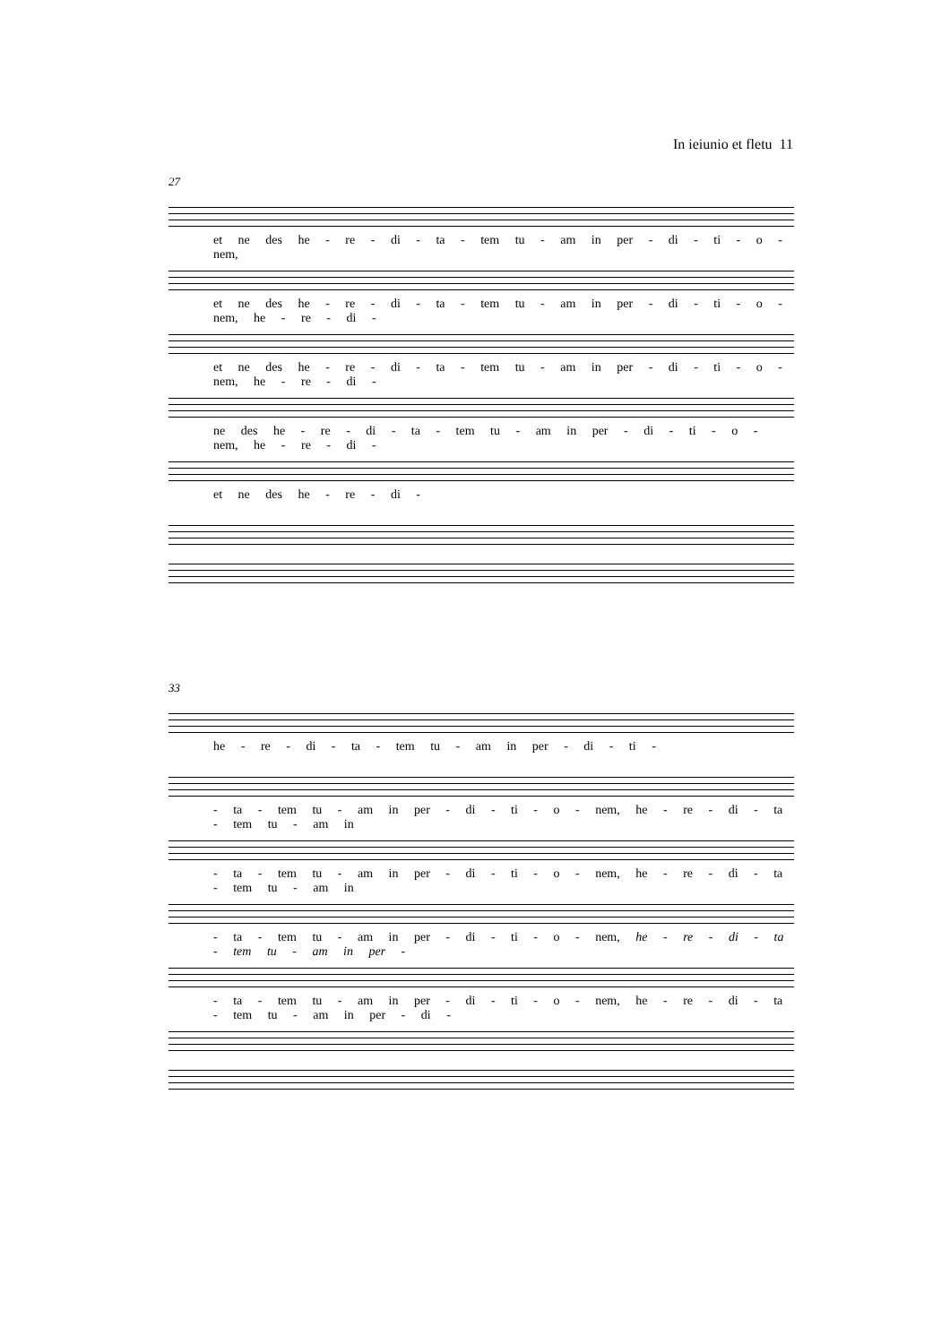In ieiunio et fletu 11
27
et ne des he - re - di - ta - tem tu - am in per - di - ti - o - nem,
et ne des he - re - di - ta - tem tu - am in per - di - ti - o - nem, he - re - di -
et ne des he - re - di - ta - tem tu - am in per - di - ti - o - nem, he - re - di -
ne des he - re - di - ta - tem tu - am in per - di - ti - o - nem, he - re - di -
et ne des he - re - di -
33
he - re - di - ta - tem tu - am in per - di - ti -
- ta - tem tu - am in per - di - ti - o - nem, he - re - di - ta - tem tu - am in
- ta - tem tu - am in per - di - ti - o - nem, he - re - di - ta - tem tu - am in
- ta - tem tu - am in per - di - ti - o - nem, he - re - di - ta - tem tu - am in per -
- ta - tem tu - am in per - di - ti - o - nem, he - re - di - ta - tem tu - am in per - di -